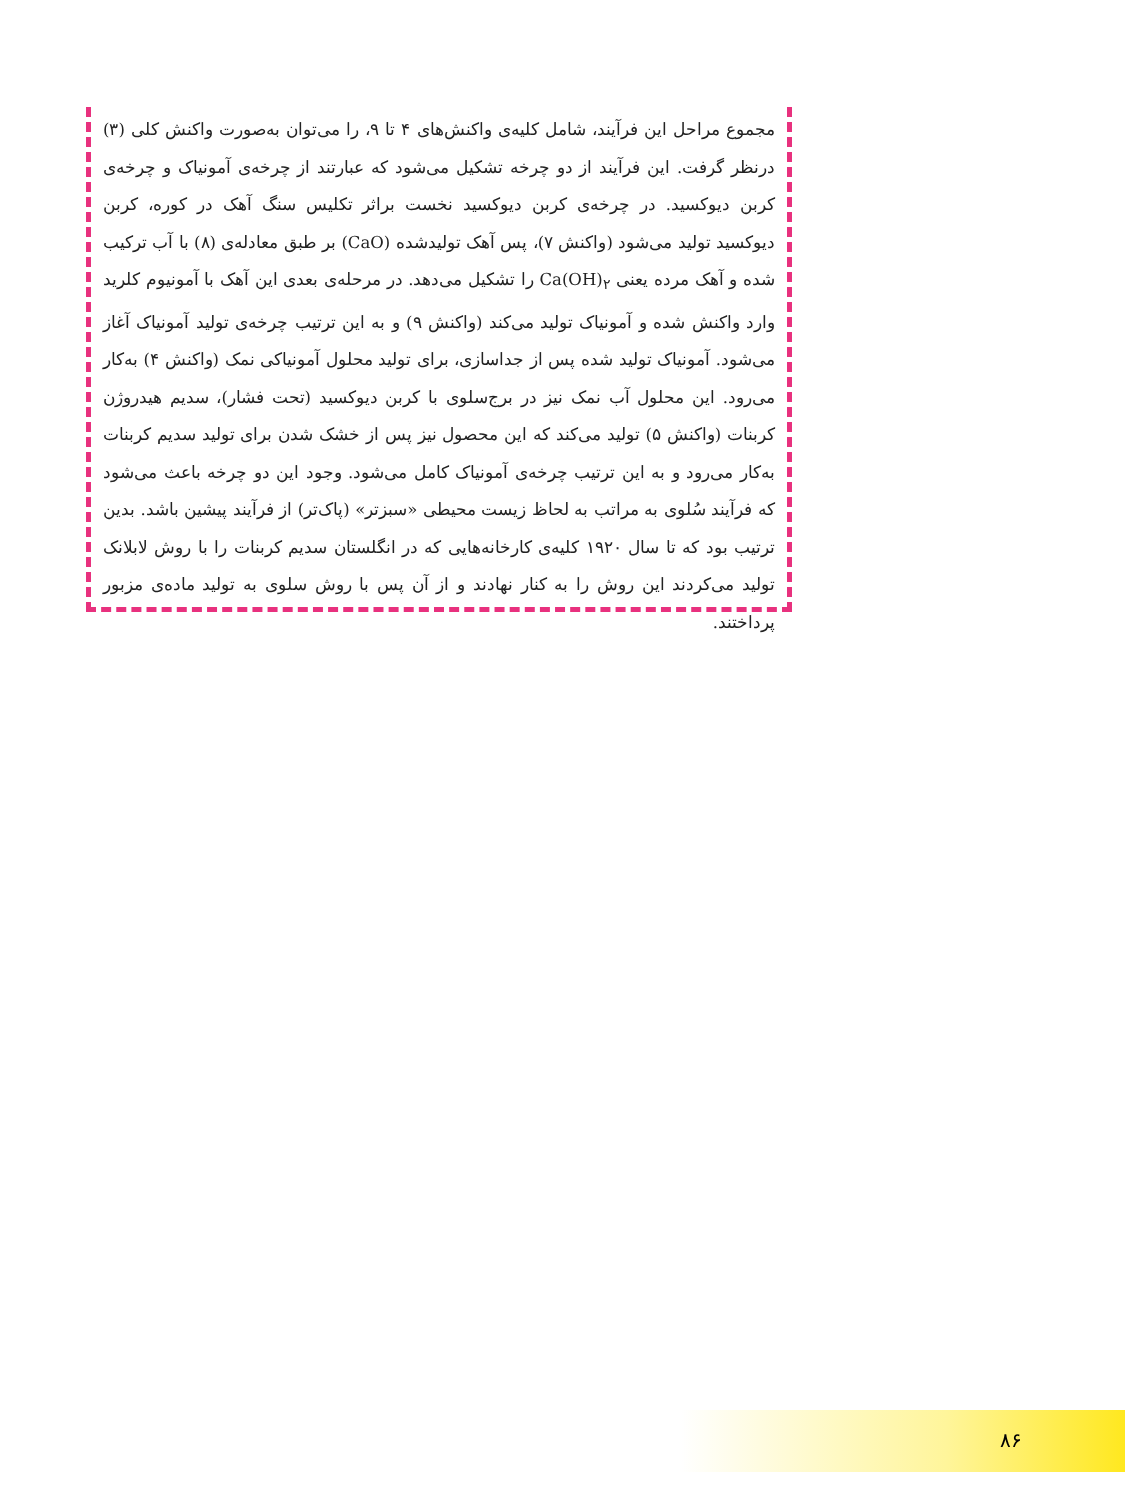مجموع مراحل این فرآیند، شامل کلیه‌ی واکنش‌های ۴ تا ۹، را می‌توان به‌صورت واکنش کلی (۳) درنظر گرفت. این فرآیند از دو چرخه تشکیل می‌شود که عبارتند از چرخه‌ی آمونیاک و چرخه‌ی کربن دیوکسید. در چرخه‌ی کربن دیوکسید نخست براثر تکلیس سنگ آهک در کوره، کربن دیوکسید تولید می‌شود (واکنش ۷)، پس آهک تولیدشده (CaO) بر طبق معادله‌ی (۸) با آب ترکیب شده و آهک مرده یعنی Ca(OH)<sub>۲</sub> را تشکیل می‌دهد. در مرحله‌ی بعدی این آهک با آمونیوم کلرید وارد واکنش شده و آمونیاک تولید می‌کند (واکنش ۹) و به این ترتیب چرخه‌ی تولید آمونیاک آغاز می‌شود. آمونیاک تولید شده پس از جداسازی، برای تولید محلول آمونیاکی نمک (واکنش ۴) به‌کار می‌رود. این محلول آب نمک نیز در برج‌سلوی با کربن دیوکسید (تحت فشار)، سدیم هیدروژن کربنات (واکنش ۵) تولید می‌کند که این محصول نیز پس از خشک شدن برای تولید سدیم کربنات به‌کار می‌رود و به این ترتیب چرخه‌ی آمونیاک کامل می‌شود. وجود این دو چرخه باعث می‌شود که فرآیند سُلوی به مراتب به لحاظ زیست محیطی «سبزتر» (پاک‌تر) از فرآیند پیشین باشد. بدین ترتیب بود که تا سال ۱۹۲۰ کلیه‌ی کارخانه‌هایی که در انگلستان سدیم کربنات را با روش لابلانک تولید می‌کردند این روش را به کنار نهادند و از آن پس با روش سلوی به تولید ماده‌ی مزبور پرداختند.
۸۶